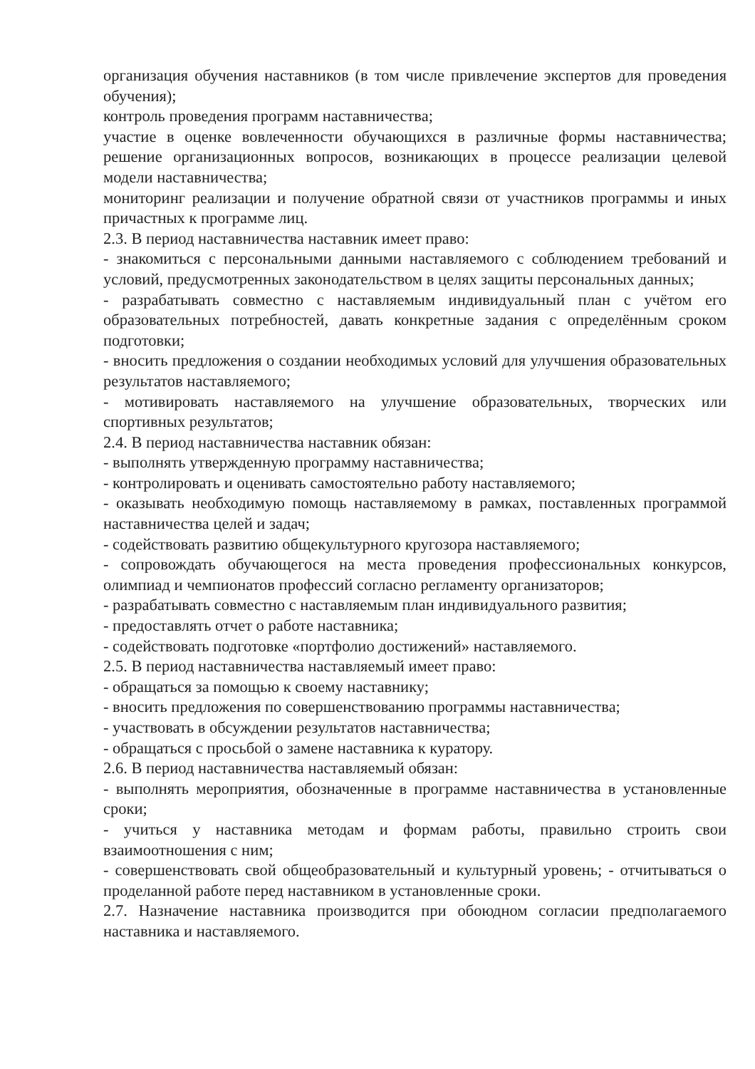организация обучения наставников (в том числе привлечение экспертов для проведения обучения);
контроль проведения программ наставничества;
участие в оценке вовлеченности обучающихся в различные формы наставничества; решение организационных вопросов, возникающих в процессе реализации целевой модели наставничества;
мониторинг реализации и получение обратной связи от участников программы и иных причастных к программе лиц.
2.3. В период наставничества наставник имеет право:
- знакомиться с персональными данными наставляемого с соблюдением требований и условий, предусмотренных законодательством в целях защиты персональных данных;
- разрабатывать совместно с наставляемым индивидуальный план с учётом его образовательных потребностей, давать конкретные задания с определённым сроком подготовки;
- вносить предложения о создании необходимых условий для улучшения образовательных результатов наставляемого;
- мотивировать наставляемого на улучшение образовательных, творческих или спортивных результатов;
2.4. В период наставничества наставник обязан:
- выполнять утвержденную программу наставничества;
- контролировать и оценивать самостоятельно работу наставляемого;
- оказывать необходимую помощь наставляемому в рамках, поставленных программой наставничества целей и задач;
- содействовать развитию общекультурного кругозора наставляемого;
- сопровождать обучающегося на места проведения профессиональных конкурсов, олимпиад и чемпионатов профессий согласно регламенту организаторов;
- разрабатывать совместно с наставляемым план индивидуального развития;
- предоставлять отчет о работе наставника;
- содействовать подготовке «портфолио достижений» наставляемого.
2.5. В период наставничества наставляемый имеет право:
- обращаться за помощью к своему наставнику;
- вносить предложения по совершенствованию программы наставничества;
- участвовать в обсуждении результатов наставничества;
- обращаться с просьбой о замене наставника к куратору.
2.6. В период наставничества наставляемый обязан:
- выполнять мероприятия, обозначенные в программе наставничества в установленные сроки;
- учиться у наставника методам и формам работы, правильно строить свои взаимоотношения с ним;
- совершенствовать свой общеобразовательный и культурный уровень; - отчитываться о проделанной работе перед наставником в установленные сроки.
2.7. Назначение наставника производится при обоюдном согласии предполагаемого наставника и наставляемого.